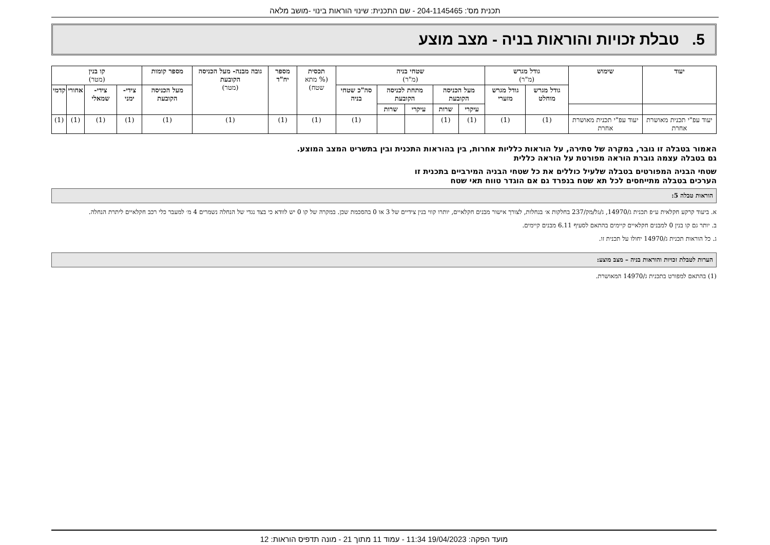תכנית מס': 204-1145465 - שם התכנית: שינוי הוראות בינוי -מושב מלאה
5. טבלת זכויות והוראות בניה - מצב מוצע
| יעוד | שימוש | גודל מגרש (מ"ר) | | שטחי בניה (מ"ר) | | | | | תכסית (% מתא שטח) | מספר יח"ד | גובה מבנה- מעל הכניסה הקובעת (מטר) | מספר קומות | קו בנין (מטר) | | | |
| --- | --- | --- | --- | --- | --- | --- | --- | --- | --- | --- | --- | --- | --- | --- | --- | --- |
| | | גודל מגרש מוחלט | גודל מגרש מזערי | מעל הכניסה הקובעת | | מתחת לכניסה הקובעת | | סה"כ שטחי בניה | | | | מעל הכניסה הקובעת | צידי- ימני | צידי- שמאלי | אחורי | קדמי |
| | | | | עיקרי | שרות | עיקרי | שרות | | | | | | | | | |
| יעוד עפ"י תכנית מאושרת אחרת | יעוד עפ"י תכנית מאושרת אחרת | (1) | (1) | (1) | (1) | | | (1) | (1) | (1) | (1) | (1) | (1) | (1) | (1) | (1) |
האמור בטבלה זו גובר, במקרה של סתירה, על הוראות כלליות אחרות, בין בהוראות התכנית ובין בתשריט המצב המוצע.
גם בטבלה עצמה גוברת הוראה מפורטת על הוראה כללית
שטחי הבניה המפורטים בטבלה שלעיל כוללים את כל שטחי הבניה המירביים בתכנית זו
הערכים בטבלה מתייחסים לכל תא שטח בנפרד גם אם הוגדר טווח תאי שטח
הוראות טבלה 5:
א. ביעוד קרקע חקלאית ע״פ תכנית ג/14970, ג/גל/מק/237 בחלקות א׳ בנחלות, לצורך אישור מבנים חקלאיים, יותרו קווי בנין צידיים של 3 או 0 בהסכמת שכן. במקרה של קו 0 יש לוודא כי בצד נגדי של הנחלה נשמרים 4 מ׳ למעבר כלי רכב חקלאיים ליתרת הנחלה.
ב. יותר גם קו בנין 0 למבנים חקלאיים קיימים בהתאם לסעיף 6.11 מבנים קיימים.
ג. כל הוראות תכנית ג/14970 יחולו על תכנית זו.
הערות לטבלת זכויות והוראות בניה – מצב מוצע:
(1) בהתאם למפורט בתכנית ג/14970 המאושרת.
מועד הפקה: 19/04/2023 11:34 - עמוד 11 מתוך 21 - מונה תדפיס הוראות: 12